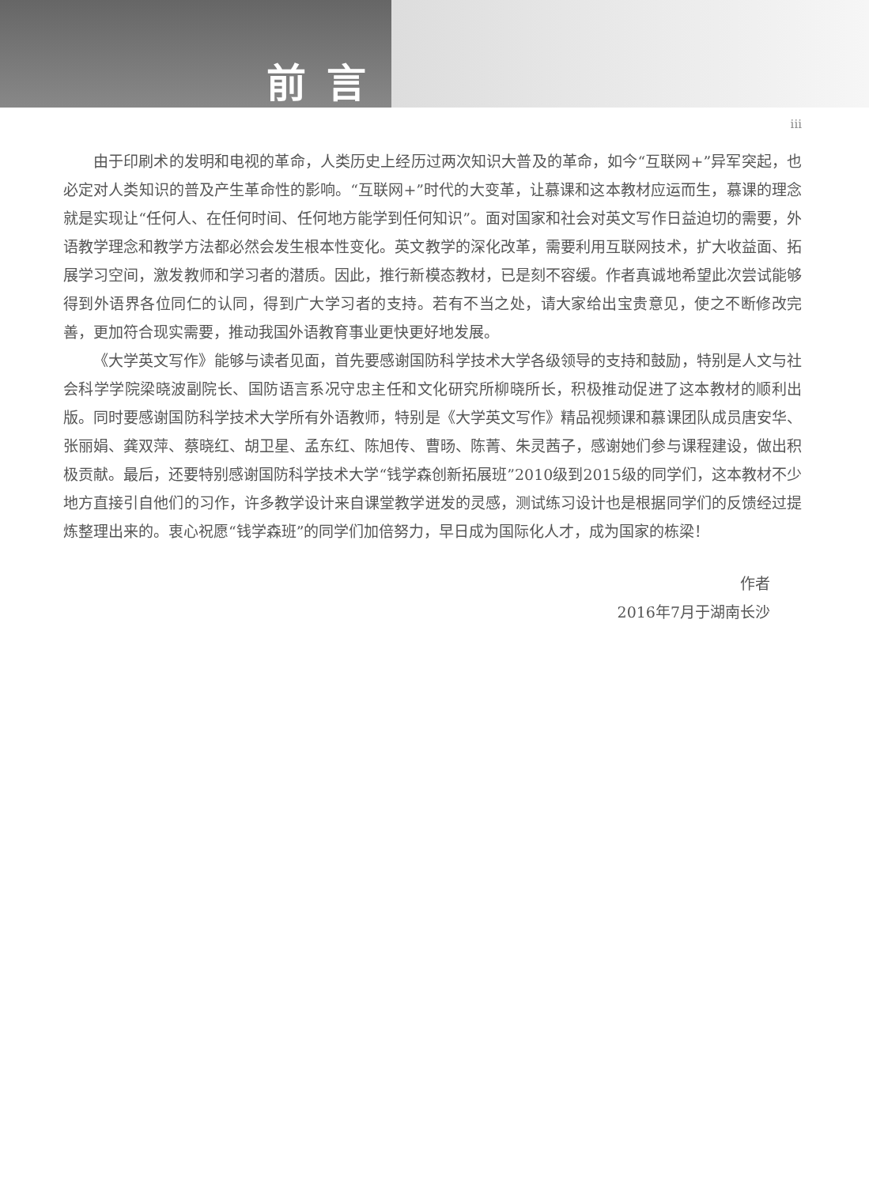前言
iii
由于印刷术的发明和电视的革命，人类历史上经历过两次知识大普及的革命，如今“互联网+”异军突起，也必定对人类知识的普及产生革命性的影响。“互联网+”时代的大变革，让慕课和这本教材应运而生，慕课的理念就是实现让“任何人、在任何时间、任何地方能学到任何知识”。面对国家和社会对英文写作日益迫切的需要，外语教学理念和教学方法都必然会发生根本性变化。英文教学的深化改革，需要利用互联网技术，扩大收益面、拓展学习空间，激发教师和学习者的潜质。因此，推行新模态教材，已是刻不容缓。作者真诚地希望此次尝试能够得到外语界各位同仁的认同，得到广大学习者的支持。若有不当之处，请大家给出宝贵意见，使之不断修改完善，更加符合现实需要，推动我国外语教育事业更快更好地发展。
《大学英文写作》能够与读者见面，首先要感谢国防科学技术大学各级领导的支持和鼓励，特别是人文与社会科学学院梁晓波副院长、国防语言系况守忠主任和文化研究所柳晓所长，积极推动促进了这本教材的顺利出版。同时要感谢国防科学技术大学所有外语教师，特别是《大学英文写作》精品视频课和慕课团队成员唐安华、张丽娟、龚双萍、蔡晓红、胡卫星、孟东红、陈旭传、曹旸、陈菁、朱灵茜子，感谢她们参与课程建设，做出积极贡献。最后，还要特别感谢国防科学技术大学“钱学森创新拓展班”2010级到2015级的同学们，这本教材不少地方直接引自他们的习作，许多教学设计来自课堂教学迸发的灵感，测试练习设计也是根据同学们的反馈经过提炼整理出来的。衷心祝愿“钱学森班”的同学们加倍努力，早日成为国际化人才，成为国家的栋梁！
作者
2016年7月于湖南长沙